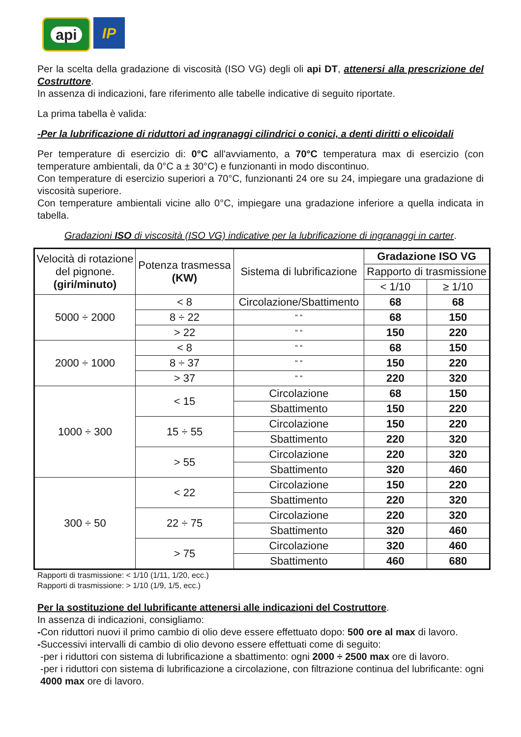api
IP
Per la scelta della gradazione di viscosità (ISO VG) degli oli api DT, attenersi alla prescrizione del Costruttore.
In assenza di indicazioni, fare riferimento alle tabelle indicative di seguito riportate.
La prima tabella è valida:
-Per la lubrificazione di riduttori ad ingranaggi cilindrici o conici, a denti diritti o elicoidali
Per temperature di esercizio di: 0°C all'avviamento, a 70°C temperatura max di esercizio (con temperature ambientali, da 0°C a ± 30°C) e funzionanti in modo discontinuo.
Con temperature di esercizio superiori a 70°C, funzionanti 24 ore su 24, impiegare una gradazione di viscosità superiore.
Con temperature ambientali vicine allo 0°C, impiegare una gradazione inferiore a quella indicata in tabella.
Gradazioni ISO di viscosità (ISO VG) indicative per la lubrificazione di ingranaggi in carter.
| Velocità di rotazione del pignone. (giri/minuto) | Potenza trasmessa (KW) | Sistema di lubrificazione | Gradazione ISO VG | |
| --- | --- | --- | --- | --- |
| | | | Rapporto di trasmissione | |
| | | | < 1/10 | ≥ 1/10 |
| 5000 ÷ 2000 | < 8 | Circolazione/Sbattimento | 68 | 68 |
| | 8 ÷ 22 | “ “ | 68 | 150 |
| | > 22 | “ “ | 150 | 220 |
| 2000 ÷ 1000 | < 8 | “ “ | 68 | 150 |
| | 8 ÷ 37 | “ “ | 150 | 220 |
| | > 37 | “ “ | 220 | 320 |
| 1000 ÷ 300 | < 15 | Circolazione | 68 | 150 |
| | | Sbattimento | 150 | 220 |
| | 15 ÷ 55 | Circolazione | 150 | 220 |
| | | Sbattimento | 220 | 320 |
| | > 55 | Circolazione | 220 | 320 |
| | | Sbattimento | 320 | 460 |
| 300 ÷ 50 | < 22 | Circolazione | 150 | 220 |
| | | Sbattimento | 220 | 320 |
| | 22 ÷ 75 | Circolazione | 220 | 320 |
| | | Sbattimento | 320 | 460 |
| | > 75 | Circolazione | 320 | 460 |
| | | Sbattimento | 460 | 680 |
Rapporti di trasmissione: < 1/10 (1/11, 1/20, ecc.)
Rapporti di trasmissione: > 1/10 (1/9, 1/5, ecc.)
Per la sostituzione del lubrificante attenersi alle indicazioni del Costruttore.
In assenza di indicazioni, consigliamo:
-Con riduttori nuovi il primo cambio di olio deve essere effettuato dopo: 500 ore al max di lavoro.
-Successivi intervalli di cambio di olio devono essere effettuati come di seguito:
-per i riduttori con sistema di lubrificazione a sbattimento: ogni 2000 ÷ 2500 max ore di lavoro.
-per i riduttori con sistema di lubrificazione a circolazione, con filtrazione continua del lubrificante: ogni 4000 max ore di lavoro.